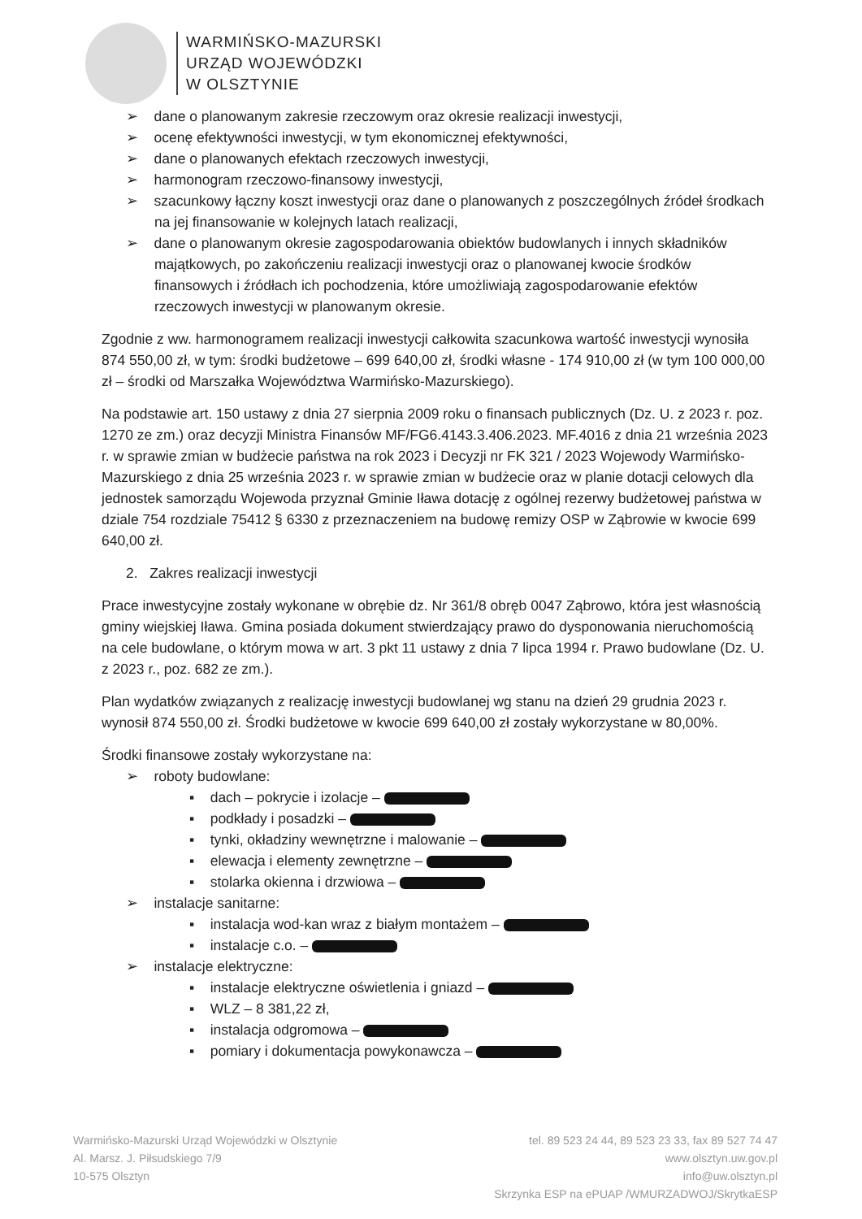WARMIŃSKO-MAZURSKI
URZĄD WOJEWÓDZKI
W OLSZTYNIE
➢ dane o planowanym zakresie rzeczowym oraz okresie realizacji inwestycji,
➢ ocenę efektywności inwestycji, w tym ekonomicznej efektywności,
➢ dane o planowanych efektach rzeczowych inwestycji,
➢ harmonogram rzeczowo-finansowy inwestycji,
➢ szacunkowy łączny koszt inwestycji oraz dane o planowanych z poszczególnych źródeł środkach na jej finansowanie w kolejnych latach realizacji,
➢ dane o planowanym okresie zagospodarowania obiektów budowlanych i innych składników majątkowych, po zakończeniu realizacji inwestycji oraz o planowanej kwocie środków finansowych i źródłach ich pochodzenia, które umożliwiają zagospodarowanie efektów rzeczowych inwestycji w planowanym okresie.
Zgodnie z ww. harmonogramem realizacji inwestycji całkowita szacunkowa wartość inwestycji wynosiła 874 550,00 zł, w tym: środki budżetowe – 699 640,00 zł, środki własne - 174 910,00 zł (w tym 100 000,00 zł – środki od Marszałka Województwa Warmińsko-Mazurskiego).
Na podstawie art. 150 ustawy z dnia 27 sierpnia 2009 roku o finansach publicznych (Dz. U. z 2023 r. poz. 1270 ze zm.) oraz decyzji Ministra Finansów MF/FG6.4143.3.406.2023. MF.4016 z dnia 21 września 2023 r. w sprawie zmian w budżecie państwa na rok 2023 i Decyzji nr FK 321 / 2023 Wojewody Warmińsko-Mazurskiego z dnia 25 września 2023 r. w sprawie zmian w budżecie oraz w planie dotacji celowych dla jednostek samorządu Wojewoda przyznał Gminie Iława dotację z ogólnej rezerwy budżetowej państwa w dziale 754 rozdziale 75412 § 6330 z przeznaczeniem na budowę remizy OSP w Ząbrowie w kwocie 699 640,00 zł.
2. Zakres realizacji inwestycji
Prace inwestycyjne zostały wykonane w obrębie dz. Nr 361/8 obręb 0047 Ząbrowo, która jest własnością gminy wiejskiej Iława. Gmina posiada dokument stwierdzający prawo do dysponowania nieruchomością na cele budowlane, o którym mowa w art. 3 pkt 11 ustawy z dnia 7 lipca 1994 r. Prawo budowlane (Dz. U. z 2023 r., poz. 682 ze zm.).
Plan wydatków związanych z realizację inwestycji budowlanej wg stanu na dzień 29 grudnia 2023 r. wynosił 874 550,00 zł. Środki budżetowe w kwocie 699 640,00 zł zostały wykorzystane w 80,00%.
Środki finansowe zostały wykorzystane na:
➢ roboty budowlane:
▪ dach – pokrycie i izolacje –
▪ podkłady i posadzki –
▪ tynki, okładziny wewnętrzne i malowanie –
▪ elewacja i elementy zewnętrzne –
▪ stolarka okienna i drzwiowa –
➢ instalacje sanitarne:
▪ instalacja wod-kan wraz z białym montażem –
▪ instalacje c.o. –
➢ instalacje elektryczne:
▪ instalacje elektryczne oświetlenia i gniazd –
▪ WLZ – 8 381,22 zł,
▪ instalacja odgromowa –
▪ pomiary i dokumentacja powykonawcza –
Warmińsko-Mazurski Urząd Wojewódzki w Olsztynie
Al. Marsz. J. Piłsudskiego 7/9
10-575 Olsztyn
tel. 89 523 24 44, 89 523 23 33, fax 89 527 74 47
www.olsztyn.uw.gov.pl
info@uw.olsztyn.pl
Skrzynka ESP na ePUAP /WMURZADWOJ/SkrytkaESP